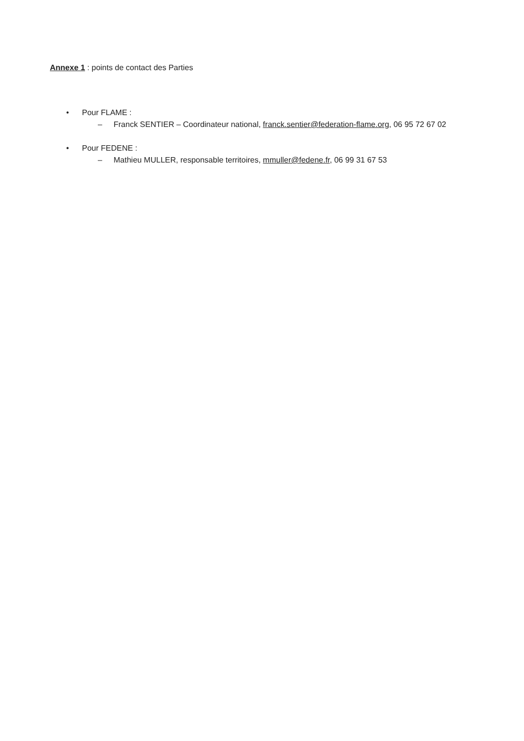Annexe 1 : points de contact des Parties
• Pour FLAME :
– Franck SENTIER – Coordinateur national, franck.sentier@federation-flame.org, 06 95 72 67 02
• Pour FEDENE :
– Mathieu MULLER, responsable territoires, mmuller@fedene.fr, 06 99 31 67 53